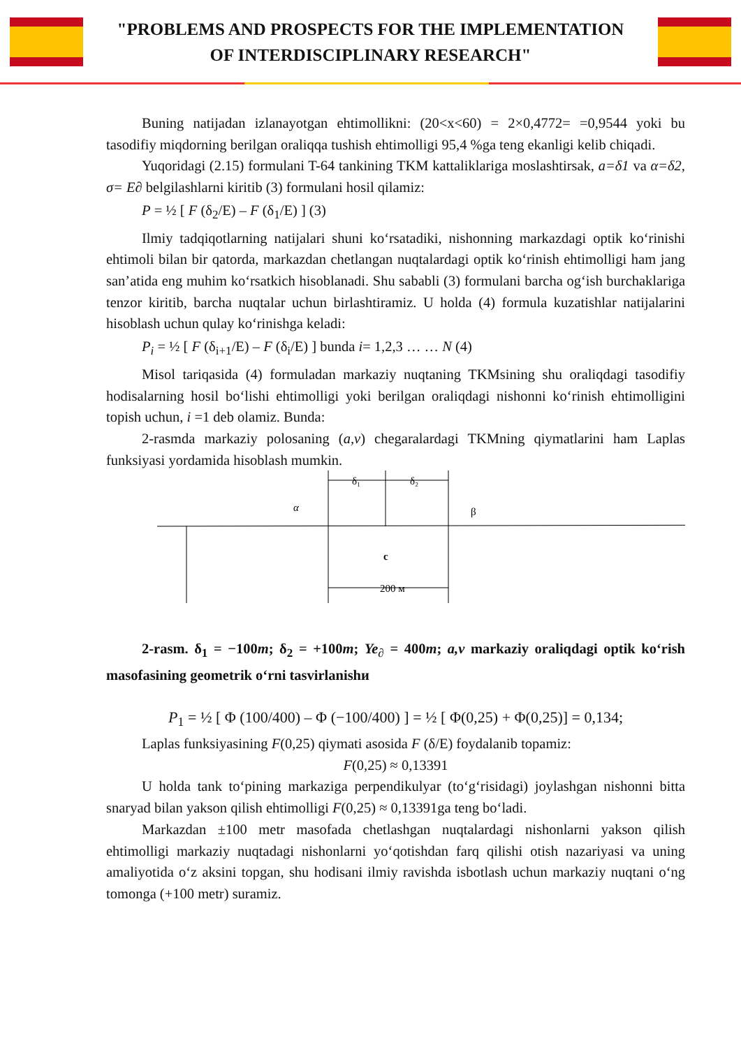"PROBLEMS AND PROSPECTS FOR THE IMPLEMENTATION
OF INTERDISCIPLINARY RESEARCH"
Buning natijadan izlanayotgan ehtimollikni: (20<x<60) = 2×0,4772= =0,9544 yoki bu tasodifiy miqdorning berilgan oraliqqa tushish ehtimolligi 95,4 %ga teng ekanligi kelib chiqadi.
Yuqoridagi (2.15) formulani T-64 tankining TKM kattaliklariga moslashtirsak, a=δ1 va α=δ2, σ= E∂ belgilashlarni kiritib (3) formulani hosil qilamiz:
P = ½ [ F (δ<sub>2</sub>/E) – F (δ<sub>1</sub>/E) ] (3)
Ilmiy tadqiqotlarning natijalari shuni ko‘rsatadiki, nishonning markazdagi optik ko‘rinishi ehtimoli bilan bir qatorda, markazdan chetlangan nuqtalardagi optik ko‘rinish ehtimolligi ham jang san’atida eng muhim ko‘rsatkich hisoblanadi. Shu sababli (3) formulani barcha og‘ish burchaklariga tenzor kiritib, barcha nuqtalar uchun birlashtiramiz. U holda (4) formula kuzatishlar natijalarini hisoblash uchun qulay ko‘rinishga keladi:
P<sub>i</sub> = ½ [ F (δ<sub>i+1</sub>/E) – F (δ<sub>i</sub>/E) ] bunda i= 1,2,3 … … N (4)
Misol tariqasida (4) formuladan markaziy nuqtaning TKMsining shu oraliqdagi tasodifiy hodisalarning hosil bo‘lishi ehtimolligi yoki berilgan oraliqdagi nishonni ko‘rinish ehtimolligini topish uchun, i =1 deb olamiz. Bunda:
2-rasmda markaziy polosaning (a,v) chegaralardagi TKMning qiymatlarini ham Laplas funksiyasi yordamida hisoblash mumkin.
α
δ₁
δ₂
β
c
200 м
2-rasm. δ<sub>1</sub> = −100m; δ<sub>2</sub> = +100m; Ye<sub>∂</sub> = 400m; a,v markaziy oraliqdagi optik ko‘rish masofasining geometrik o‘rni tasvirlanishи
P<sub>1</sub> = ½ [ Φ (100/400) – Φ (−100/400) ] = ½ [ Φ(0,25) + Φ(0,25)] = 0,134;
Laplas funksiyasining F(0,25) qiymati asosida F (δ/E) foydalanib topamiz:
F(0,25) ≈ 0,13391
U holda tank to‘pining markaziga perpendikulyar (to‘g‘risidagi) joylashgan nishonni bitta snaryad bilan yakson qilish ehtimolligi F(0,25) ≈ 0,13391ga teng bo‘ladi.
Markazdan ±100 metr masofada chetlashgan nuqtalardagi nishonlarni yakson qilish ehtimolligi markaziy nuqtadagi nishonlarni yo‘qotishdan farq qilishi otish nazariyasi va uning amaliyotida o‘z aksini topgan, shu hodisani ilmiy ravishda isbotlash uchun markaziy nuqtani o‘ng tomonga (+100 metr) suramiz.